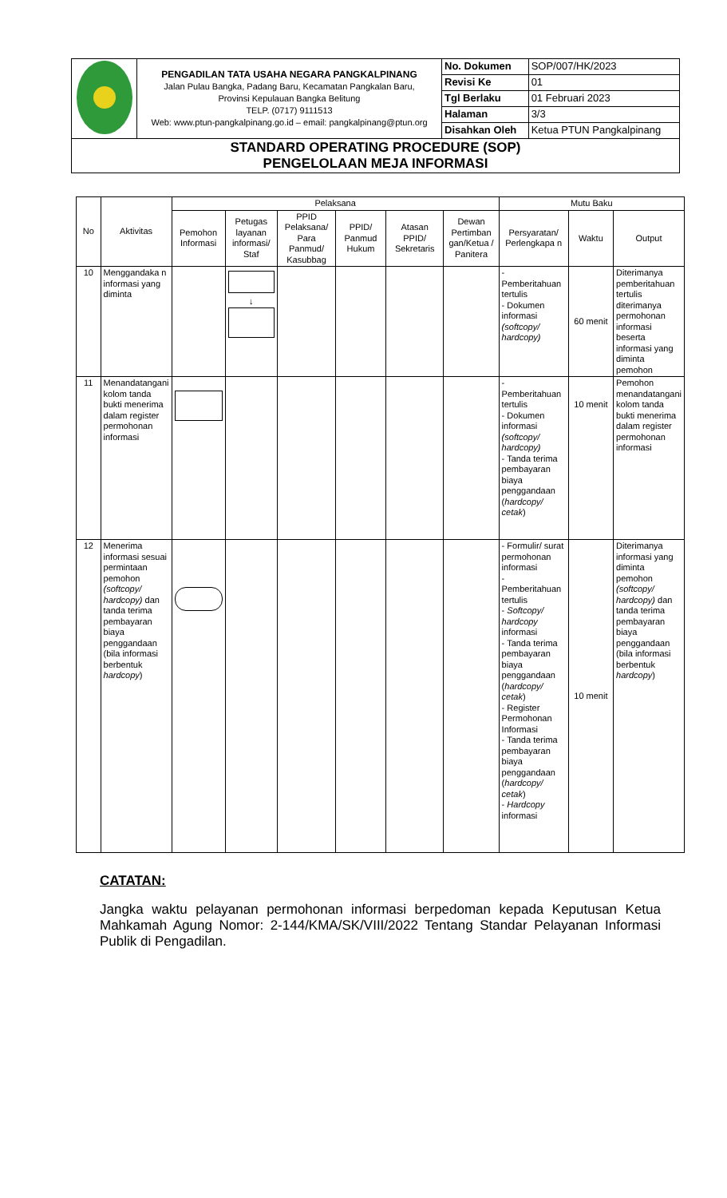| | PENGADILAN TATA USAHA NEGARA PANGKALPINANG Jalan Pulau Bangka, Padang Baru, Kecamatan Pangkalan Baru, Provinsi Kepulauan Bangka Belitung TELP. (0717) 9111513 Web: www.ptun-pangkalpinang.go.id – email: pangkalpinang@ptun.org | No. Dokumen | SOP/007/HK/2023 |
| | | Revisi Ke | 01 |
| | | Tgl Berlaku | 01 Februari 2023 |
| | | Halaman | 3/3 |
| | | Disahkan Oleh | Ketua PTUN Pangkalpinang |
| STANDARD OPERATING PROCEDURE (SOP) PENGELOLAAN MEJA INFORMASI | | | |
| No | Aktivitas | Pelaksana | | | | | | Mutu Baku | | |
| --- | --- | --- | --- | --- | --- | --- | --- | --- | --- | --- |
| | | Pemohon Informasi | Petugas layanan informasi/ Staf | PPID Pelaksana/ Para Panmud/ Kasubbag | PPID/ Panmud Hukum | Atasan PPID/ Sekretaris | Dewan Pertimban gan/Ketua / Panitera | Persyaratan/ Perlengkapa n | Waktu | Output |
| 10 | Menggandaka n informasi yang diminta | | ↓ | | | | | - Pemberitahuan tertulis - Dokumen informasi (softcopy/ hardcopy) | 60 menit | Diterimanya pemberitahuan tertulis diterimanya permohonan informasi beserta informasi yang diminta pemohon |
| 11 | Menandatangani kolom tanda bukti menerima dalam register permohonan informasi | | | | | | | - Pemberitahuan tertulis - Dokumen informasi (softcopy/ hardcopy) - Tanda terima pembayaran biaya penggandaan ( hardcopy/ cetak ) | 10 menit | Pemohon menandatangani kolom tanda bukti menerima dalam register permohonan informasi |
| 12 | Menerima informasi sesuai permintaan pemohon (softcopy/ hardcopy) dan tanda terima pembayaran biaya penggandaan (bila informasi berbentuk hardcopy ) | | | | | | | - Formulir/ surat permohonan informasi - Pemberitahuan tertulis - Softcopy/ hardcopy informasi - Tanda terima pembayaran biaya penggandaan ( hardcopy/ cetak ) - Register Permohonan Informasi - Tanda terima pembayaran biaya penggandaan ( hardcopy/ cetak ) - Hardcopy informasi | 10 menit | Diterimanya informasi yang diminta pemohon (softcopy/ hardcopy) dan tanda terima pembayaran biaya penggandaan (bila informasi berbentuk hardcopy ) |
CATATAN:
Jangka waktu pelayanan permohonan informasi berpedoman kepada Keputusan Ketua Mahkamah Agung Nomor: 2-144/KMA/SK/VIII/2022 Tentang Standar Pelayanan Informasi Publik di Pengadilan.